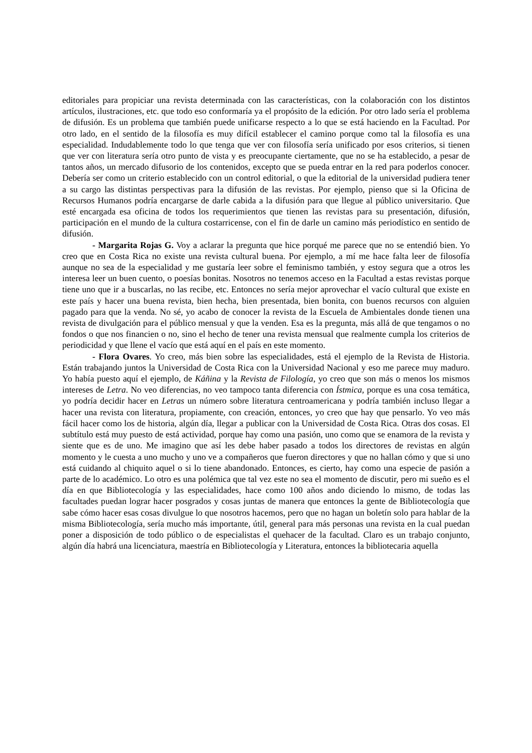editoriales para propiciar una revista determinada con las características, con la colaboración con los distintos artículos, ilustraciones, etc. que todo eso conformaría ya el propósito de la edición. Por otro lado sería el problema de difusión. Es un problema que también puede unificarse respecto a lo que se está haciendo en la Facultad. Por otro lado, en el sentido de la filosofía es muy difícil establecer el camino porque como tal la filosofía es una especialidad. Indudablemente todo lo que tenga que ver con filosofía sería unificado por esos criterios, si tienen que ver con literatura sería otro punto de vista y es preocupante ciertamente, que no se ha establecido, a pesar de tantos años, un mercado difusorio de los contenidos, excepto que se pueda entrar en la red para poderlos conocer. Debería ser como un criterio establecido con un control editorial, o que la editorial de la universidad pudiera tener a su cargo las distintas perspectivas para la difusión de las revistas. Por ejemplo, pienso que si la Oficina de Recursos Humanos podría encargarse de darle cabida a la difusión para que llegue al público universitario. Que esté encargada esa oficina de todos los requerimientos que tienen las revistas para su presentación, difusión, participación en el mundo de la cultura costarricense, con el fin de darle un camino más periodístico en sentido de difusión.
- Margarita Rojas G. Voy a aclarar la pregunta que hice porqué me parece que no se entendió bien. Yo creo que en Costa Rica no existe una revista cultural buena. Por ejemplo, a mí me hace falta leer de filosofía aunque no sea de la especialidad y me gustaría leer sobre el feminismo también, y estoy segura que a otros les interesa leer un buen cuento, o poesías bonitas. Nosotros no tenemos acceso en la Facultad a estas revistas porque tiene uno que ir a buscarlas, no las recibe, etc. Entonces no sería mejor aprovechar el vacío cultural que existe en este país y hacer una buena revista, bien hecha, bien presentada, bien bonita, con buenos recursos con alguien pagado para que la venda. No sé, yo acabo de conocer la revista de la Escuela de Ambientales donde tienen una revista de divulgación para el público mensual y que la venden. Esa es la pregunta, más allá de que tengamos o no fondos o que nos financien o no, sino el hecho de tener una revista mensual que realmente cumpla los criterios de periodicidad y que llene el vacío que está aquí en el país en este momento.
- Flora Ovares. Yo creo, más bien sobre las especialidades, está el ejemplo de la Revista de Historia. Están trabajando juntos la Universidad de Costa Rica con la Universidad Nacional y eso me parece muy maduro. Yo había puesto aquí el ejemplo, de Káñina y la Revista de Filología, yo creo que son más o menos los mismos intereses de Letra. No veo diferencias, no veo tampoco tanta diferencia con Ístmica, porque es una cosa temática, yo podría decidir hacer en Letras un número sobre literatura centroamericana y podría también incluso llegar a hacer una revista con literatura, propiamente, con creación, entonces, yo creo que hay que pensarlo. Yo veo más fácil hacer como los de historia, algún día, llegar a publicar con la Universidad de Costa Rica. Otras dos cosas. El subtítulo está muy puesto de está actividad, porque hay como una pasión, uno como que se enamora de la revista y siente que es de uno. Me imagino que así les debe haber pasado a todos los directores de revistas en algún momento y le cuesta a uno mucho y uno ve a compañeros que fueron directores y que no hallan cómo y que si uno está cuidando al chiquito aquel o si lo tiene abandonado. Entonces, es cierto, hay como una especie de pasión a parte de lo académico. Lo otro es una polémica que tal vez este no sea el momento de discutir, pero mi sueño es el día en que Bibliotecología y las especialidades, hace como 100 años ando diciendo lo mismo, de todas las facultades puedan lograr hacer posgrados y cosas juntas de manera que entonces la gente de Bibliotecología que sabe cómo hacer esas cosas divulgue lo que nosotros hacemos, pero que no hagan un boletín solo para hablar de la misma Bibliotecología, sería mucho más importante, útil, general para más personas una revista en la cual puedan poner a disposición de todo público o de especialistas el quehacer de la facultad. Claro es un trabajo conjunto, algún día habrá una licenciatura, maestría en Bibliotecología y Literatura, entonces la bibliotecaria aquella